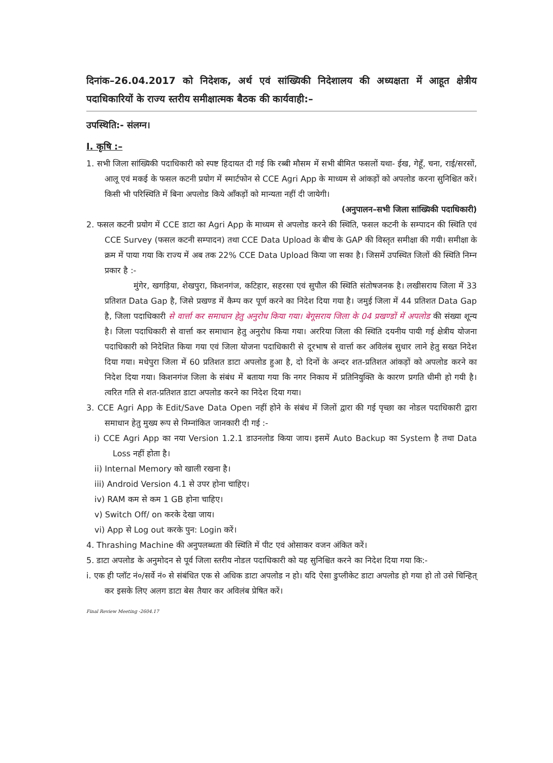दिनांक–26.04.2017 को निदेशक, अर्थ एवं सांख्यिकी निदेशालय की अध्यक्षता में आहूत क्षेत्रीय पदाधिकारियों के राज्य स्तरीय समीक्षात्मक बैठक की कार्यवाही:–
उपस्थिति:- संलग्न।
I. कृषि :–
1. सभी जिला सांख्यिकी पदाधिकारी को स्पष्ट हिदायत दी गई कि रब्बी मौसम में सभी बीमित फसलों यथा- ईख, गेहूँ, चना, राई/सरसों, आलू एवं मकई के फसल कटनी प्रयोग में स्मार्टफोन से CCE Agri App के माध्यम से आंकड़ों को अपलोड करना सुनिश्चित करें। किसी भी परिस्थिति में बिना अपलोड किये आँकड़ों को मान्यता नहीं दी जायेगी।
(अनुपालन–सभी जिला सांख्यिकी पदाधिकारी)
2. फसल कटनी प्रयोग में CCE डाटा का Agri App के माध्यम से अपलोड करने की स्थिति, फसल कटनी के सम्पादन की स्थिति एवं CCE Survey (फसल कटनी सम्पादन) तथा CCE Data Upload के बीच के GAP की विस्तृत समीक्षा की गयी। समीक्षा के क्रम में पाया गया कि राज्य में अब तक 22% CCE Data Upload किया जा सका है। जिसमें उपस्थित जिलों की स्थिति निम्न प्रकार है :-
मुंगेर, खगड़िया, शेखपुरा, किशनगंज, कटिहार, सहरसा एवं सुपौल की स्थिति संतोषजनक है। लखीसराय जिला में 33 प्रतिशत Data Gap है, जिसे प्रखण्ड में कैम्प कर पूर्ण करने का निदेश दिया गया है। जमुई जिला में 44 प्रतिशत Data Gap है, जिला पदाधिकारी से वार्त्ता कर समाधान हेतु अनुरोध किया गया। बेगूसराय जिला के 04 प्रखण्डों में अपलोड की संख्या शून्य है। जिला पदाधिकारी से वार्त्ता कर समाधान हेतु अनुरोध किया गया। अररिया जिला की स्थिति दयनीय पायी गई क्षेत्रीय योजना पदाधिकारी को निदेशित किया गया एवं जिला योजना पदाधिकारी से दूरभाष से वार्त्ता कर अविलंब सुधार लाने हेतु सख्त निदेश दिया गया। मधेपुरा जिला में 60 प्रतिशत डाटा अपलोड हुआ है, दो दिनों के अन्दर शत-प्रतिशत आंकड़ों को अपलोड करने का निदेश दिया गया। किशनगंज जिला के संबंध में बताया गया कि नगर निकाय में प्रतिनियुक्ति के कारण प्रगति धीमी हो गयी है। त्वरित गति से शत-प्रतिशत डाटा अपलोड करने का निदेश दिया गया।
3. CCE Agri App के Edit/Save Data Open नहीं होने के संबंध में जिलों द्वारा की गई पृच्छा का नोडल पदाधिकारी द्वारा समाधान हेतु मुख्य रूप से निम्नांकित जानकारी दी गई :-
i) CCE Agri App का नया Version 1.2.1 डाउनलोड किया जाय। इसमें Auto Backup का System है तथा Data Loss नहीं होता है।
ii) Internal Memory को खाली रखना है।
iii) Android Version 4.1 से उपर होना चाहिए।
iv) RAM कम से कम 1 GB होना चाहिए।
v) Switch Off/ on करके देखा जाय।
vi) App से Log out करके पुन: Login करें।
4. Thrashing Machine की अनुपलब्धता की स्थिति में पीट एवं ओसाकर वजन अंकित करें।
5. डाटा अपलोड के अनुमोदन से पूर्व जिला स्तरीय नोडल पदाधिकारी को यह सुनिश्चित करने का निदेश दिया गया कि:-
i. एक ही प्लॉट नं०/सर्वे नं० से संबंधित एक से अधिक डाटा अपलोड न हो। यदि ऐसा डुप्लीकेट डाटा अपलोड हो गया हो तो उसे चिन्हित् कर इसके लिए अलग डाटा बेस तैयार कर अविलंब प्रेषित करें।
Final Review Meeting -2604.17